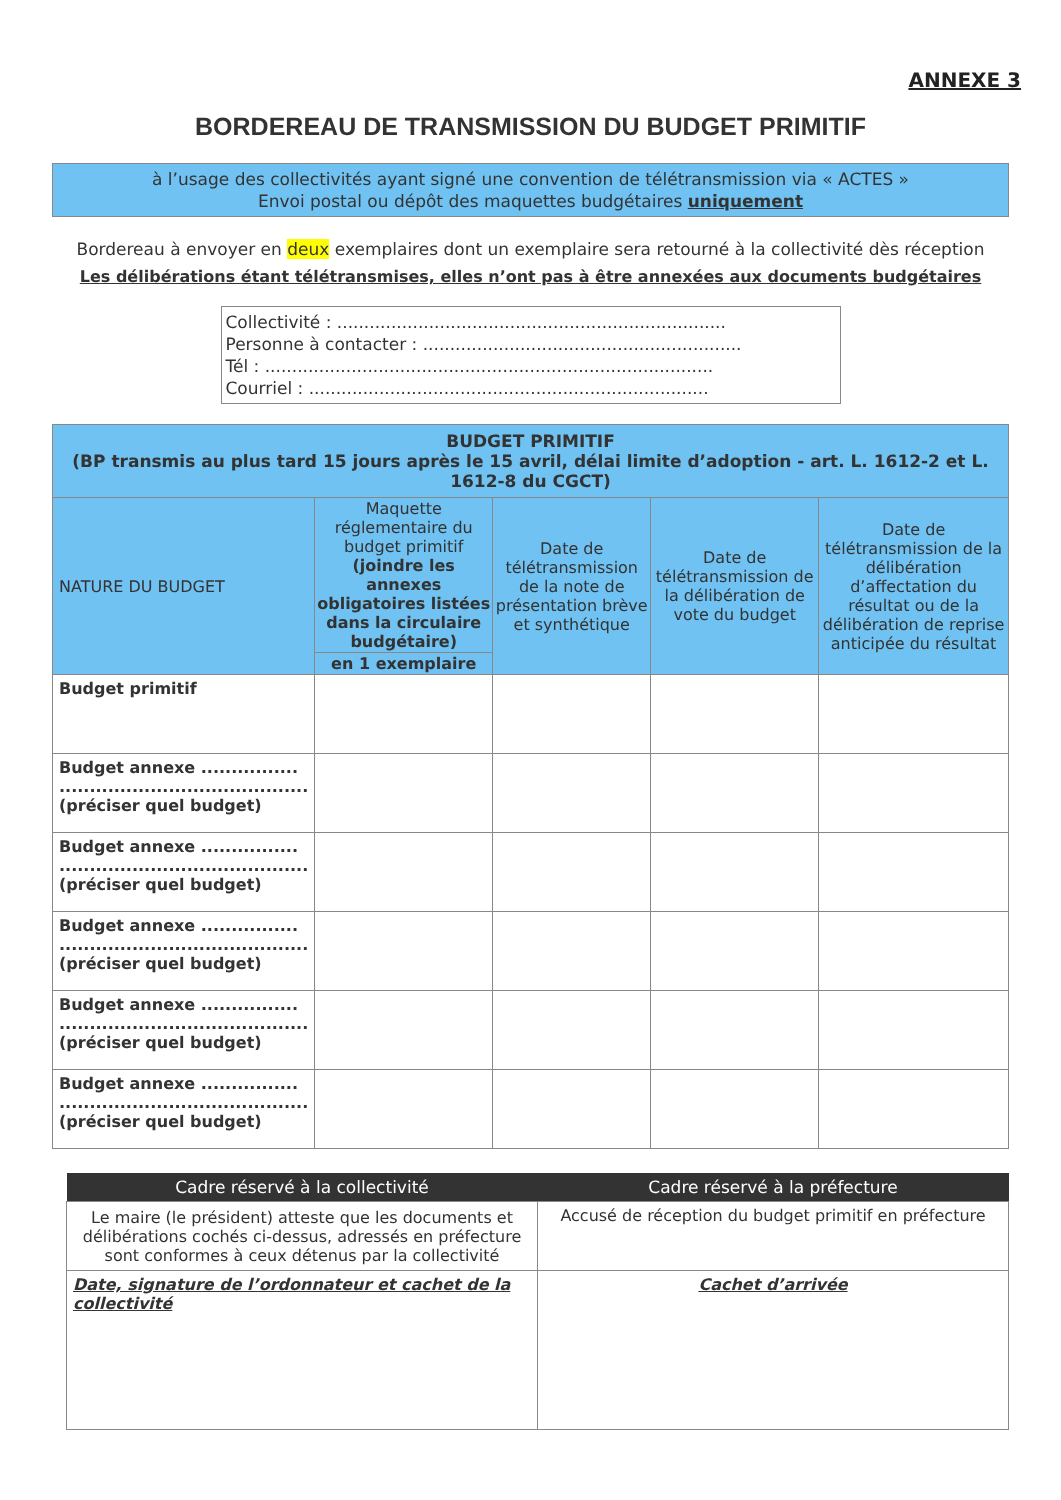ANNEXE 3
BORDEREAU DE TRANSMISSION DU BUDGET PRIMITIF
à l’usage des collectivités ayant signé une convention de télétransmission via « ACTES »
Envoi postal ou dépôt des maquettes budgétaires uniquement
Bordereau à envoyer en deux exemplaires dont un exemplaire sera retourné à la collectivité dès réception
Les délibérations étant télétransmises, elles n’ont pas à être annexées aux documents budgétaires
Collectivité : ........................................................................
Personne à contacter : ...........................................................
Tél : ...................................................................................
Courriel : ..........................................................................
| BUDGET PRIMITIF (BP transmis au plus tard 15 jours après le 15 avril, délai limite d’adoption - art. L. 1612-2 et L. 1612-8 du CGCT) | | | | |
| --- | --- | --- | --- | --- |
| NATURE DU BUDGET | Maquette réglementaire du budget primitif (joindre les annexes obligatoires listées dans la circulaire budgétaire) | Date de télétransmission de la note de présentation brève et synthétique | Date de télétransmission de la délibération de vote du budget | Date de télétransmission de la délibération d’affectation du résultat ou de la délibération de reprise anticipée du résultat |
| | en 1 exemplaire | | | |
| Budget primitif | | | | |
| Budget annexe ................ ......................................... (préciser quel budget) | | | | |
| Budget annexe ................ ......................................... (préciser quel budget) | | | | |
| Budget annexe ................ ......................................... (préciser quel budget) | | | | |
| Budget annexe ................ ......................................... (préciser quel budget) | | | | |
| Budget annexe ................ ......................................... (préciser quel budget) | | | | |
| Cadre réservé à la collectivité | Cadre réservé à la préfecture |
| --- | --- |
| Le maire (le président) atteste que les documents et délibérations cochés ci-dessus, adressés en préfecture sont conformes à ceux détenus par la collectivité | Accusé de réception du budget primitif en préfecture |
| Date, signature de l’ordonnateur et cachet de la collectivité | Cachet d’arrivée |